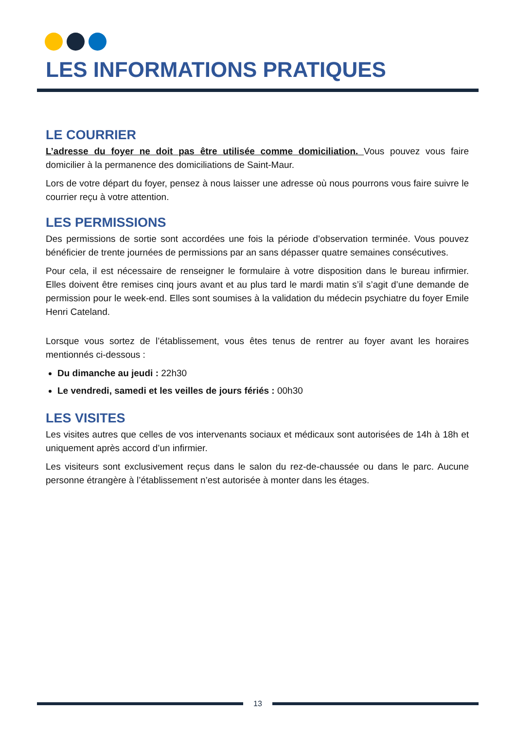LES INFORMATIONS PRATIQUES
LE COURRIER
L’adresse du foyer ne doit pas être utilisée comme domiciliation. Vous pouvez vous faire domicilier à la permanence des domiciliations de Saint-Maur.
Lors de votre départ du foyer, pensez à nous laisser une adresse où nous pourrons vous faire suivre le courrier reçu à votre attention.
LES PERMISSIONS
Des permissions de sortie sont accordées une fois la période d’observation terminée. Vous pouvez bénéficier de trente journées de permissions par an sans dépasser quatre semaines consécutives.
Pour cela, il est nécessaire de renseigner le formulaire à votre disposition dans le bureau infirmier. Elles doivent être remises cinq jours avant et au plus tard le mardi matin s’il s’agit d’une demande de permission pour le week-end. Elles sont soumises à la validation du médecin psychiatre du foyer Emile Henri Cateland.
Lorsque vous sortez de l’établissement, vous êtes tenus de rentrer au foyer avant les horaires mentionnés ci-dessous :
Du dimanche au jeudi : 22h30
Le vendredi, samedi et les veilles de jours fériés : 00h30
LES VISITES
Les visites autres que celles de vos intervenants sociaux et médicaux sont autorisées de 14h à 18h et uniquement après accord d’un infirmier.
Les visiteurs sont exclusivement reçus dans le salon du rez-de-chaussée ou dans le parc. Aucune personne étrangère à l’établissement n’est autorisée à monter dans les étages.
13